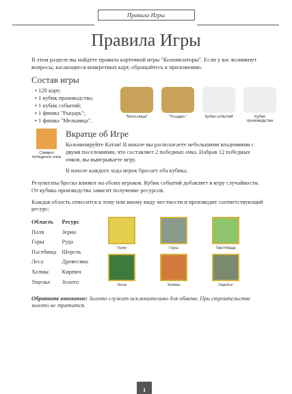Правила Игры
Правила Игры
В этом разделе вы найдёте правила карточной игры "Колонизаторы". Если у вас возникнут вопросы, касающиеся конкретных карт, обращайтесь к приложению.
Состав игры
120 карт;
1 кубик производства;
1 кубик событий;
1 фишка "Рыцарь";
1 фишка "Мельница".
"Мельница" "Рыцарь" Кубик событий Кубик производства
Символ победного очка
Вкратце об Игре
Колонизируйте Катан! В начале вы располагаете небольшими владениями с двумя поселениями, что составляет 2 победных очка. Набрав 12 победных очков, вы выигрываете игру.
В начале каждого хода игрок бросает оба кубика.
Результаты броска влияют на обоих игроков. Кубик событий добавляет в игру случайности. От кубика производства зависит получение ресурсов.
Каждая область относится к тому или иному виду местности и производит соответствующий ресурс:
| Область | Ресурс |
| --- | --- |
| Поля | Зерно |
| Горы | Руда |
| Пастбища | Шерсть |
| Леса | Древесина |
| Холмы | Кирпич |
| Ущелье | Золото |
Поле
Горы
Пастбища
Леса
Холмы
Ущелье
Обратите внимание: Золото служит исключительно для обмена. При строительстве золото не тратится.
1